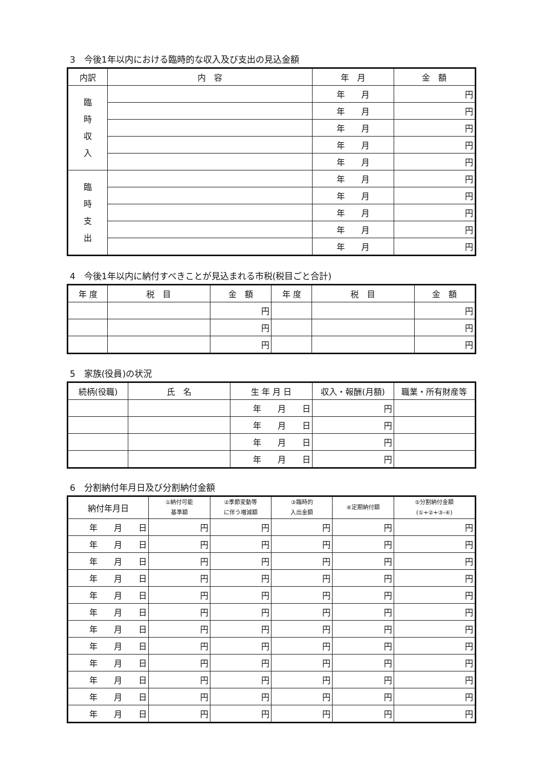3　今後1年以内における臨時的な収入及び支出の見込金額
| 内訳 | 内 容 | 年 月 | 金 額 |
| --- | --- | --- | --- |
| 臨 時 収 入 | | 年 月 | 円 |
| | | 年 月 | 円 |
| | | 年 月 | 円 |
| | | 年 月 | 円 |
| | | 年 月 | 円 |
| 臨 時 支 出 | | 年 月 | 円 |
| | | 年 月 | 円 |
| | | 年 月 | 円 |
| | | 年 月 | 円 |
| | | 年 月 | 円 |
4　今後1年以内に納付すべきことが見込まれる市税(税目ごと合計)
| 年 度 | 税 目 | 金 額 | 年 度 | 税 目 | 金 額 |
| --- | --- | --- | --- | --- | --- |
| | | 円 | | | 円 |
| | | 円 | | | 円 |
| | | 円 | | | 円 |
5　家族(役員)の状況
| 続柄(役職) | 氏 名 | 生 年 月 日 | 収入・報酬(月額) | 職業・所有財産等 |
| --- | --- | --- | --- | --- |
| | | 年 月 日 | 円 | |
| | | 年 月 日 | 円 | |
| | | 年 月 日 | 円 | |
| | | 年 月 日 | 円 | |
6　分割納付年月日及び分割納付金額
| 納付年月日 | ①納付可能 基準額 | ②季節変動等 に伴う増減額 | ③臨時的 入出金額 | ④定期納付額 | ⑤分割納付金額 (①+②+③-④) |
| --- | --- | --- | --- | --- | --- |
| 年 月 日 | 円 | 円 | 円 | 円 | 円 |
| 年 月 日 | 円 | 円 | 円 | 円 | 円 |
| 年 月 日 | 円 | 円 | 円 | 円 | 円 |
| 年 月 日 | 円 | 円 | 円 | 円 | 円 |
| 年 月 日 | 円 | 円 | 円 | 円 | 円 |
| 年 月 日 | 円 | 円 | 円 | 円 | 円 |
| 年 月 日 | 円 | 円 | 円 | 円 | 円 |
| 年 月 日 | 円 | 円 | 円 | 円 | 円 |
| 年 月 日 | 円 | 円 | 円 | 円 | 円 |
| 年 月 日 | 円 | 円 | 円 | 円 | 円 |
| 年 月 日 | 円 | 円 | 円 | 円 | 円 |
| 年 月 日 | 円 | 円 | 円 | 円 | 円 |